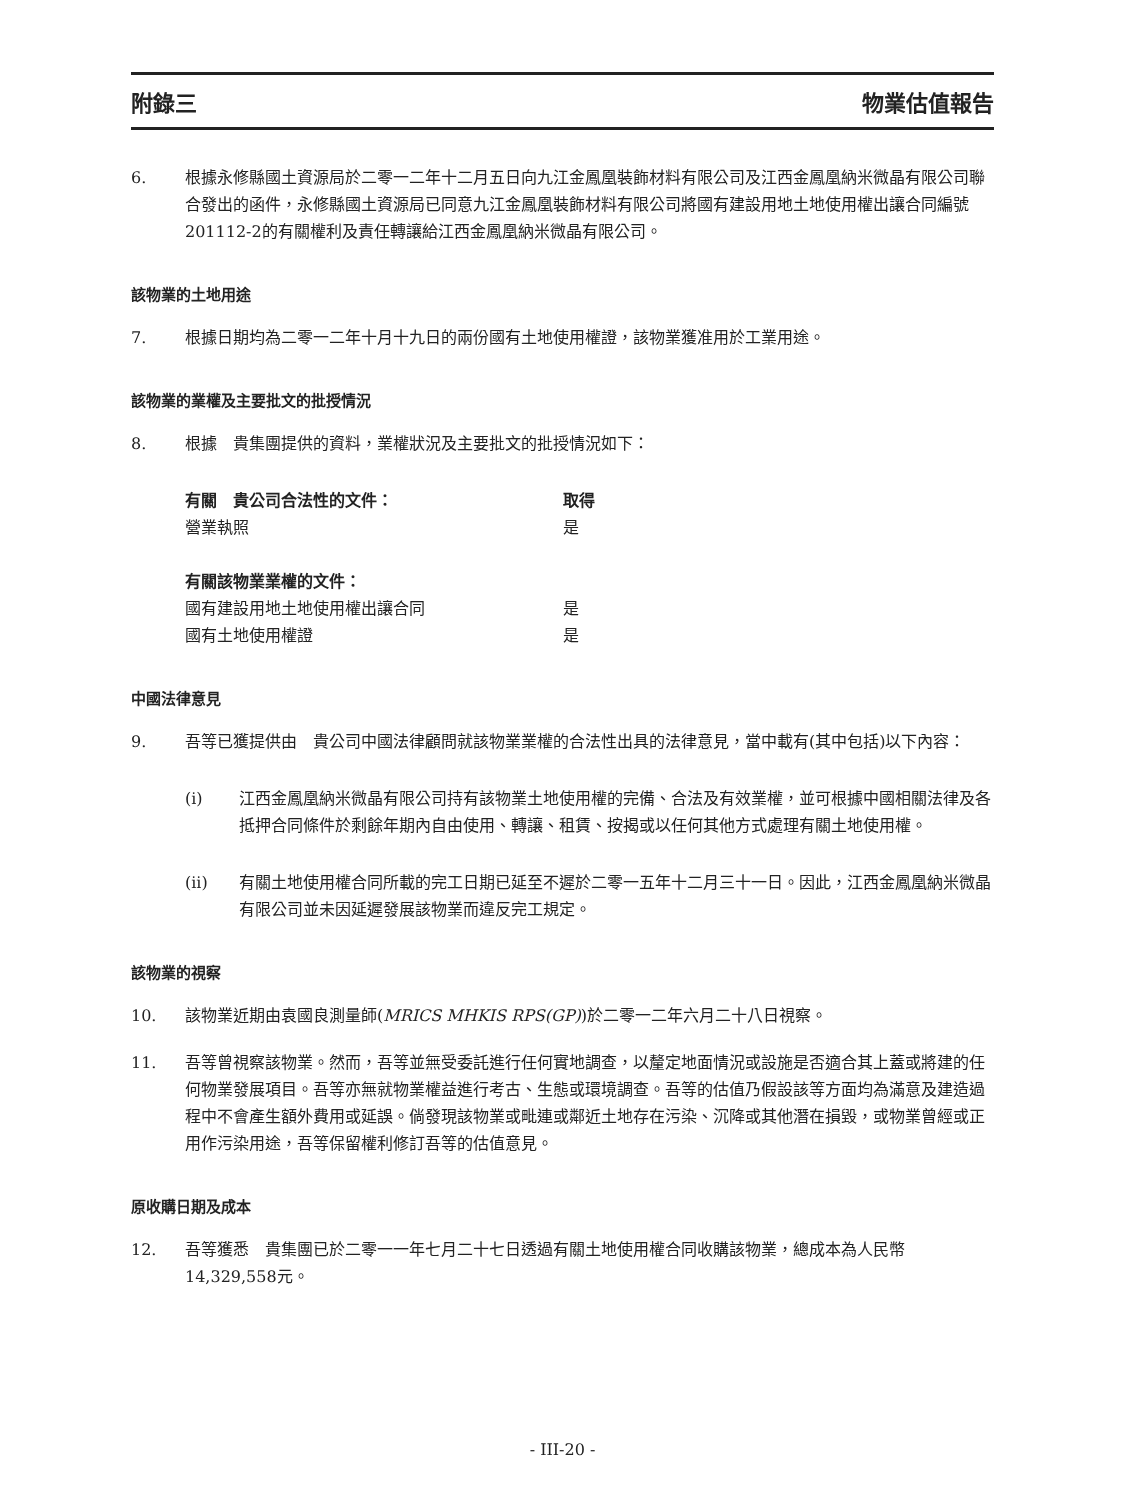附錄三 物業估值報告
6. 根據永修縣國土資源局於二零一二年十二月五日向九江金鳳凰裝飾材料有限公司及江西金鳳凰納米微晶有限公司聯合發出的函件，永修縣國土資源局已同意九江金鳳凰裝飾材料有限公司將國有建設用地土地使用權出讓合同編號201112-2的有關權利及責任轉讓給江西金鳳凰納米微晶有限公司。
該物業的土地用途
7. 根據日期均為二零一二年十月十九日的兩份國有土地使用權證，該物業獲准用於工業用途。
該物業的業權及主要批文的批授情況
8. 根據　貴集團提供的資料，業權狀況及主要批文的批授情況如下：
| 有關 貴公司合法性的文件： | 取得 |
| --- | --- |
| 營業執照 | 是 |
| 有關該物業業權的文件： | |
| 國有建設用地土地使用權出讓合同 | 是 |
| 國有土地使用權證 | 是 |
中國法律意見
9. 吾等已獲提供由　貴公司中國法律顧問就該物業業權的合法性出具的法律意見，當中載有(其中包括)以下內容：
(i) 江西金鳳凰納米微晶有限公司持有該物業土地使用權的完備、合法及有效業權，並可根據中國相關法律及各抵押合同條件於剩餘年期內自由使用、轉讓、租賃、按揭或以任何其他方式處理有關土地使用權。
(ii) 有關土地使用權合同所載的完工日期已延至不遲於二零一五年十二月三十一日。因此，江西金鳳凰納米微晶有限公司並未因延遲發展該物業而違反完工規定。
該物業的視察
10. 該物業近期由袁國良測量師(MRICS MHKIS RPS(GP))於二零一二年六月二十八日視察。
11. 吾等曾視察該物業。然而，吾等並無受委託進行任何實地調查，以釐定地面情況或設施是否適合其上蓋或將建的任何物業發展項目。吾等亦無就物業權益進行考古、生態或環境調查。吾等的估值乃假設該等方面均為滿意及建造過程中不會產生額外費用或延誤。倘發現該物業或毗連或鄰近土地存在污染、沉降或其他潛在損毀，或物業曾經或正用作污染用途，吾等保留權利修訂吾等的估值意見。
原收購日期及成本
12. 吾等獲悉　貴集團已於二零一一年七月二十七日透過有關土地使用權合同收購該物業，總成本為人民幣14,329,558元。
- III-20 -